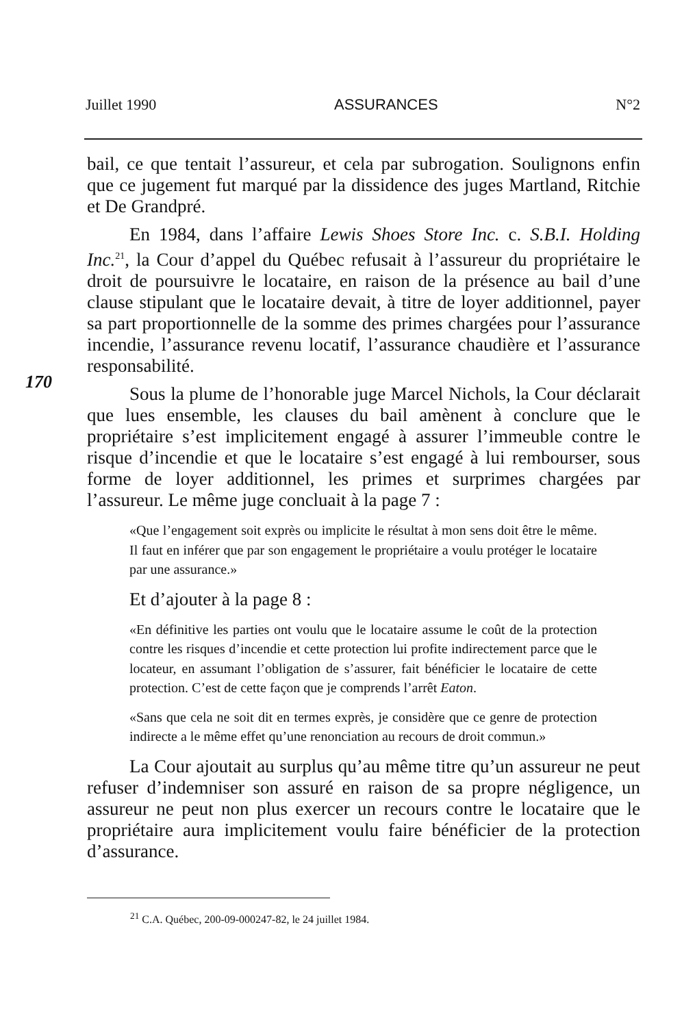Juillet 1990 ASSURANCES N°2
bail, ce que tentait l’assureur, et cela par subrogation. Soulignons enfin que ce jugement fut marqué par la dissidence des juges Martland, Ritchie et De Grandpré.
En 1984, dans l’affaire Lewis Shoes Store Inc. c. S.B.I. Holding Inc.<sup>21</sup>, la Cour d’appel du Québec refusait à l’assureur du propriétaire le droit de poursuivre le locataire, en raison de la présence au bail d’une clause stipulant que le locataire devait, à titre de loyer additionnel, payer sa part proportionnelle de la somme des primes chargées pour l’assurance incendie, l’assurance revenu locatif, l’assurance chaudière et l’assurance responsabilité.
170
Sous la plume de l’honorable juge Marcel Nichols, la Cour déclarait que lues ensemble, les clauses du bail amènent à conclure que le propriétaire s’est implicitement engagé à assurer l’immeuble contre le risque d’incendie et que le locataire s’est engagé à lui rembourser, sous forme de loyer additionnel, les primes et surprimes chargées par l’assureur. Le même juge concluait à la page 7 :
«Que l’engagement soit exprès ou implicite le résultat à mon sens doit être le même. Il faut en inférer que par son engagement le propriétaire a voulu protéger le locataire par une assurance.»
Et d’ajouter à la page 8 :
«En définitive les parties ont voulu que le locataire assume le coût de la protection contre les risques d’incendie et cette protection lui profite indirectement parce que le locateur, en assumant l’obligation de s’assurer, fait bénéficier le locataire de cette protection. C’est de cette façon que je comprends l’arrêt Eaton.
«Sans que cela ne soit dit en termes exprès, je considère que ce genre de protection indirecte a le même effet qu’une renonciation au recours de droit commun.»
La Cour ajoutait au surplus qu’au même titre qu’un assureur ne peut refuser d’indemniser son assuré en raison de sa propre négligence, un assureur ne peut non plus exercer un recours contre le locataire que le propriétaire aura implicitement voulu faire bénéficier de la protection d’assurance.
<sup>21</sup> C.A. Québec, 200-09-000247-82, le 24 juillet 1984.